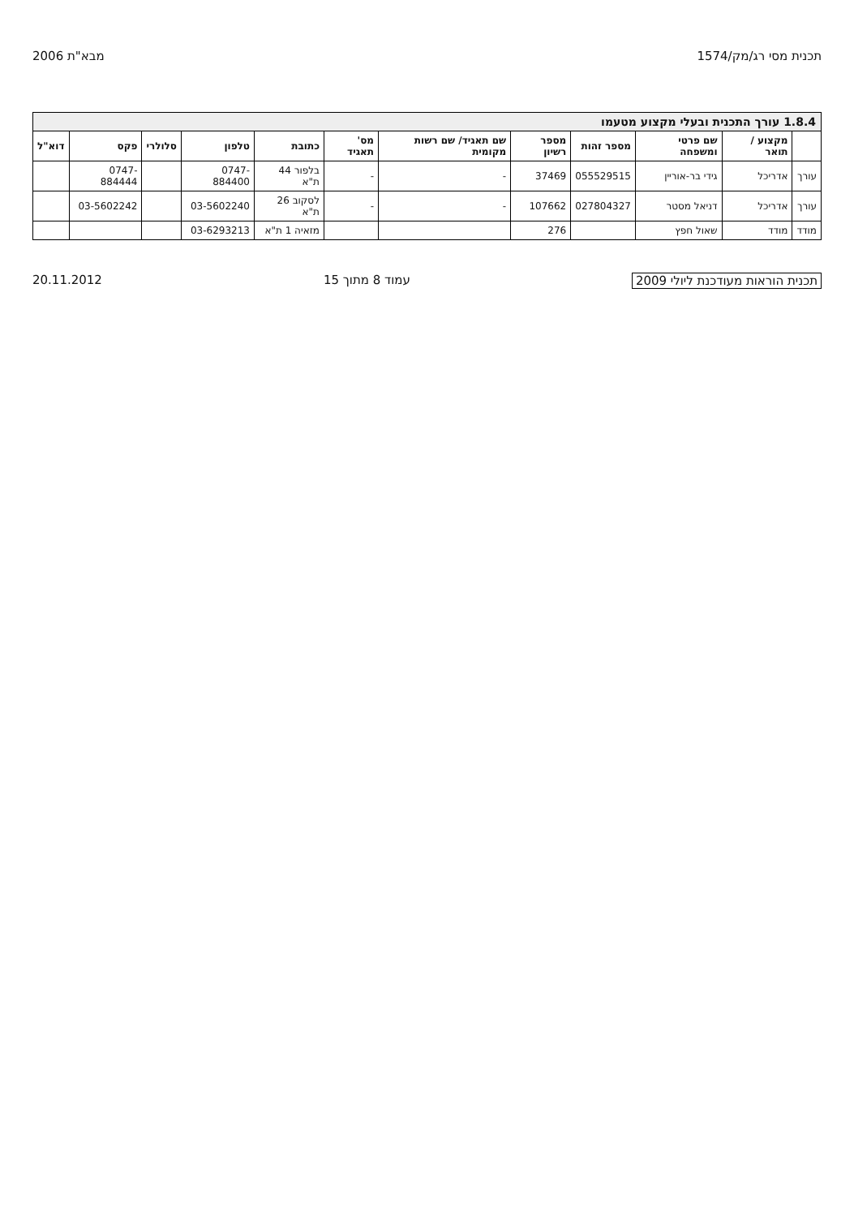תכנית מסי רג/מק/1574 מבא"ת 2006
1.8.4 עורך התכנית ובעלי מקצוע מטעמו
| | מקצוע / תואר | שם פרטי ומשפחה | מספר זהות | מספר רשיון | שם תאגיד/ שם רשות מקומית | מס' תאגיד | כתובת | טלפון | סלולרי | פקס | דוא"ל |
| --- | --- | --- | --- | --- | --- | --- | --- | --- | --- | --- | --- |
| עורך | אדריכל | גידי בר-אוריין | 055529515 | 37469 | - | - | בלפור 44 ת"א | 0747-884400 | | 0747-884444 | |
| עורך | אדריכל | דניאל מסטר | 027804327 | 107662 | - | - | לסקוב 26 ת"א | 03-5602240 | | 03-5602242 | |
| מודד | מודד | שאול חפץ | | 276 | | | מזאיה 1 ת"א | 03-6293213 | | | |
תכנית הוראות מעודכנת ליולי 2009 עמוד 8 מתוך 15 20.11.2012